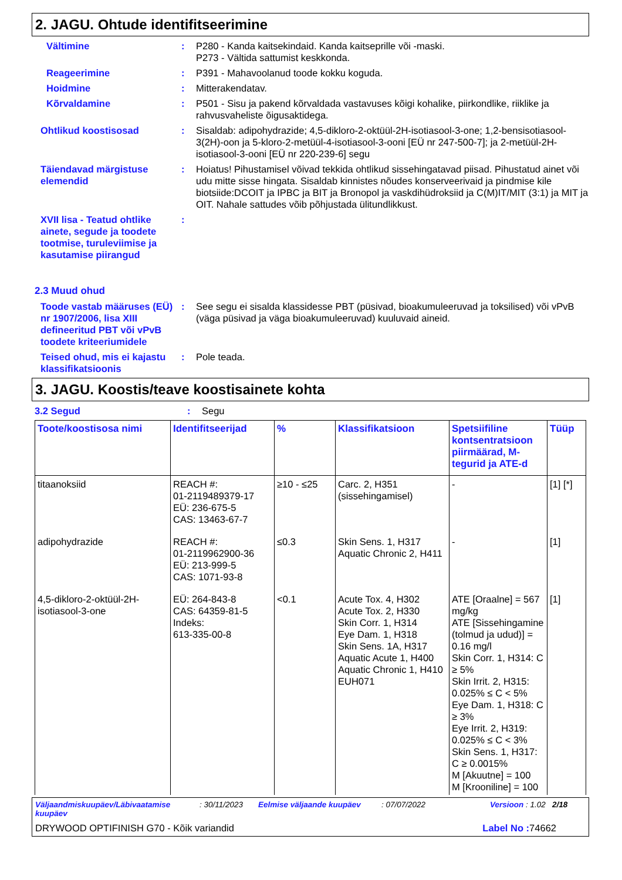2. JAGU. Ohtude identifitseerimine
Vältimine : P280 - Kanda kaitsekindaid. Kanda kaitseprille või -maski.
P273 - Vältida sattumist keskkonda.
Reageerimine : P391 - Mahavoolanud toode kokku koguda.
Hoidmine : Mitterakendatav.
Kõrvaldamine : P501 - Sisu ja pakend kõrvaldada vastavuses kõigi kohalike, piirkondlike, riiklike ja rahvusvaheliste õigusaktidega.
Ohtlikud koostisosad : Sisaldab: adipohydrazide; 4,5-dikloro-2-oktüül-2H-isotiasool-3-one; 1,2-bensisotiasool-3(2H)-oon ja 5-kloro-2-metüül-4-isotiasool-3-ooni [EÜ nr 247-500-7]; ja 2-metüül-2H-isotiasool-3-ooni [EÜ nr 220-239-6] segu
Täiendavad märgistuse elemendid
: Hoiatus! Pihustamisel võivad tekkida ohtlikud sissehingatavad piisad. Pihustatud ainet või udu mitte sisse hingata. Sisaldab kinnistes nõudes konserveerivaid ja pindmise kile biotsiide:DCOIT ja IPBC ja BIT ja Bronopol ja vaskdihüdroksiid ja C(M)IT/MIT (3:1) ja MIT ja OIT. Nahale sattudes võib põhjustada ülitundlikkust.
XVII lisa - Teatud ohtlike ainete, segude ja toodete tootmise, turuleviimise ja kasutamise piirangud
:
2.3 Muud ohud
Toode vastab määruses (EÜ) nr 1907/2006, lisa XIII defineeritud PBT või vPvB toodete kriteeriumidele
: See segu ei sisalda klassidesse PBT (püsivad, bioakumuleeruvad ja toksilised) või vPvB (väga püsivad ja väga bioakumuleeruvad) kuuluvaid aineid.
Teised ohud, mis ei kajastu klassifikatsioonis
: Pole teada.
3. JAGU. Koostis/teave koostisainete kohta
3.2 Segud : Segu
| Toote/koostisosa nimi | Identifitseerijad | % | Klassifikatsioon | Spetsiifiline kontsentratsioon piirmäärad, M-tegurid ja ATE-d | Tüüp |
| --- | --- | --- | --- | --- | --- |
| titaanoksiid | REACH #: 01-2119489379-17 EÜ: 236-675-5 CAS: 13463-67-7 | ≥10 - ≤25 | Carc. 2, H351 (sissehingamisel) | - | [1] [*] |
| adipohydrazide | REACH #: 01-2119962900-36 EÜ: 213-999-5 CAS: 1071-93-8 | ≤0.3 | Skin Sens. 1, H317 Aquatic Chronic 2, H411 | - | [1] |
| 4,5-dikloro-2-oktüül-2H-isotiasool-3-one | EÜ: 264-843-8 CAS: 64359-81-5 Indeks: 613-335-00-8 | <0.1 | Acute Tox. 4, H302 Acute Tox. 2, H330 Skin Corr. 1, H314 Eye Dam. 1, H318 Skin Sens. 1A, H317 Aquatic Acute 1, H400 Aquatic Chronic 1, H410 EUH071 | ATE [Oraalne] = 567 mg/kg ATE [Sissehingamine (tolmud ja udud)] = 0.16 mg/l Skin Corr. 1, H314: C ≥ 5% Skin Irrit. 2, H315: 0.025% ≤ C < 5% Eye Dam. 1, H318: C ≥ 3% Eye Irrit. 2, H319: 0.025% ≤ C < 3% Skin Sens. 1, H317: C ≥ 0.0015% M [Akuutne] = 100 M [Krooniline] = 100 | [1] |
Väljaandmiskuupäev/Läbivaatamise kuupäev
: 30/11/2023 Eelmise väljaande kuupäev : 07/07/2022 Versioon : 1.02 2/18
DRYWOOD OPTIFINISH G70 - Kõik variandid
Label No : 74662